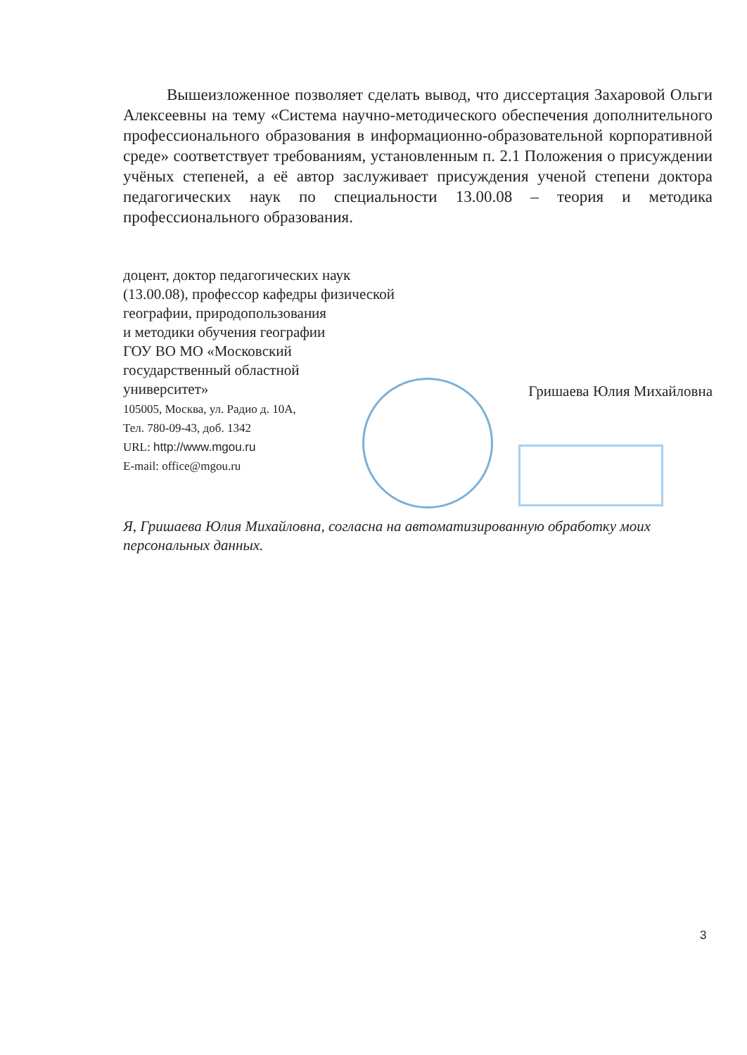Вышеизложенное позволяет сделать вывод, что диссертация Захаровой Ольги Алексеевны на тему «Система научно-методического обеспечения дополнительного профессионального образования в информационно-образовательной корпоративной среде» соответствует требованиям, установленным п. 2.1 Положения о присуждении учёных степеней, а её автор заслуживает присуждения ученой степени доктора педагогических наук по специальности 13.00.08 – теория и методика профессионального образования.
доцент, доктор педагогических наук
(13.00.08), профессор кафедры физической
географии, природопользования
и методики обучения географии
ГОУ ВО МО «Московский
государственный областной
университет»
105005, Москва, ул. Радио д. 10А,
Тел. 780-09-43, доб. 1342
URL: http://www.mgou.ru
E-mail: office@mgou.ru
Гришаева Юлия Михайловна
Я, Гришаева Юлия Михайловна, согласна на автоматизированную обработку моих персональных данных.
3